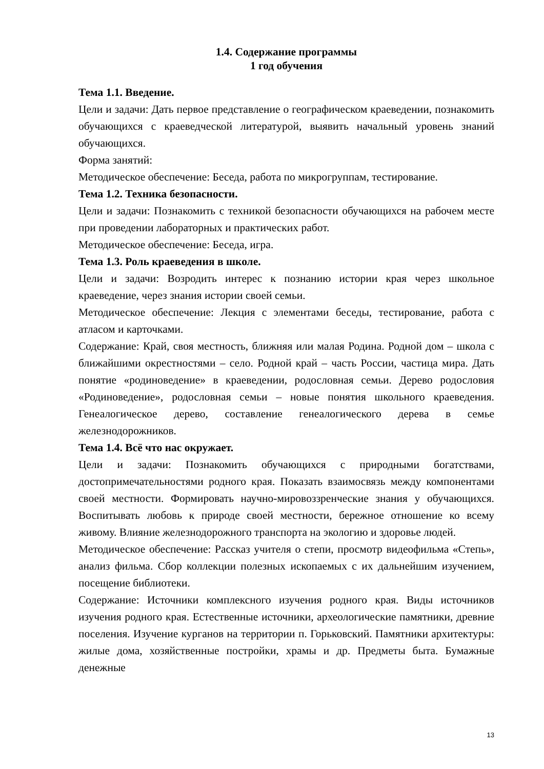1.4. Содержание программы
1 год обучения
Тема 1.1. Введение.
Цели и задачи: Дать первое представление о географическом краеведении, познакомить обучающихся с краеведческой литературой, выявить начальный уровень знаний обучающихся.
Форма занятий:
Методическое обеспечение: Беседа, работа по микрогруппам, тестирование.
Тема 1.2. Техника безопасности.
Цели и задачи: Познакомить с техникой безопасности обучающихся на рабочем месте при проведении лабораторных и практических работ.
Методическое обеспечение: Беседа, игра.
Тема 1.3. Роль краеведения в школе.
Цели и задачи: Возродить интерес к познанию истории края через школьное краеведение, через знания истории своей семьи.
Методическое обеспечение: Лекция с элементами беседы, тестирование, работа с атласом и карточками.
Содержание: Край, своя местность, ближняя или малая Родина. Родной дом – школа с ближайшими окрестностями – село. Родной край – часть России, частица мира. Дать понятие «родиноведение» в краеведении, родословная семьи. Дерево родословия «Родиноведение», родословная семьи – новые понятия школьного краеведения. Генеалогическое дерево, составление генеалогического дерева в семье железнодорожников.
Тема 1.4. Всё что нас окружает.
Цели и задачи: Познакомить обучающихся с природными богатствами, достопримечательностями родного края. Показать взаимосвязь между компонентами своей местности. Формировать научно-мировоззренческие знания у обучающихся. Воспитывать любовь к природе своей местности, бережное отношение ко всему живому. Влияние железнодорожного транспорта на экологию и здоровье людей.
Методическое обеспечение: Рассказ учителя о степи, просмотр видеофильма «Степь», анализ фильма. Сбор коллекции полезных ископаемых с их дальнейшим изучением, посещение библиотеки.
Содержание: Источники комплексного изучения родного края. Виды источников изучения родного края. Естественные источники, археологические памятники, древние поселения. Изучение курганов на территории п. Горьковский. Памятники архитектуры: жилые дома, хозяйственные постройки, храмы и др. Предметы быта. Бумажные денежные
13